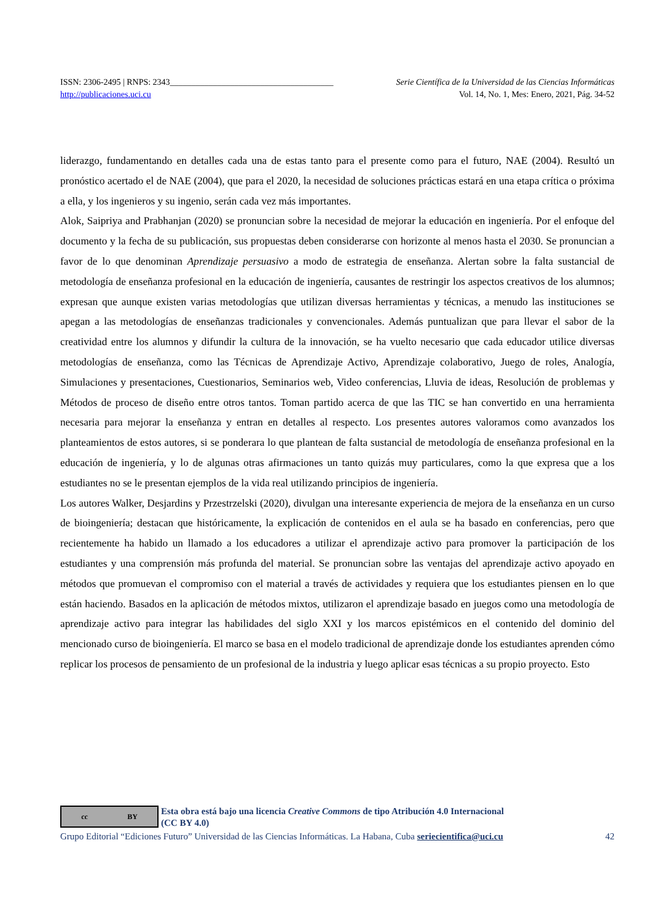ISSN: 2306-2495 | RNPS: 2343______________________________________ Serie Científica de la Universidad de las Ciencias Informáticas
http://publicaciones.uci.cu Vol. 14, No. 1, Mes: Enero, 2021, Pág. 34-52
liderazgo, fundamentando en detalles cada una de estas tanto para el presente como para el futuro, NAE (2004). Resultó un pronóstico acertado el de NAE (2004), que para el 2020, la necesidad de soluciones prácticas estará en una etapa crítica o próxima a ella, y los ingenieros y su ingenio, serán cada vez más importantes.
Alok, Saipriya and Prabhanjan (2020) se pronuncian sobre la necesidad de mejorar la educación en ingeniería. Por el enfoque del documento y la fecha de su publicación, sus propuestas deben considerarse con horizonte al menos hasta el 2030. Se pronuncian a favor de lo que denominan Aprendizaje persuasivo a modo de estrategia de enseñanza. Alertan sobre la falta sustancial de metodología de enseñanza profesional en la educación de ingeniería, causantes de restringir los aspectos creativos de los alumnos; expresan que aunque existen varias metodologías que utilizan diversas herramientas y técnicas, a menudo las instituciones se apegan a las metodologías de enseñanzas tradicionales y convencionales. Además puntualizan que para llevar el sabor de la creatividad entre los alumnos y difundir la cultura de la innovación, se ha vuelto necesario que cada educador utilice diversas metodologías de enseñanza, como las Técnicas de Aprendizaje Activo, Aprendizaje colaborativo, Juego de roles, Analogía, Simulaciones y presentaciones, Cuestionarios, Seminarios web, Video conferencias, Lluvia de ideas, Resolución de problemas y Métodos de proceso de diseño entre otros tantos. Toman partido acerca de que las TIC se han convertido en una herramienta necesaria para mejorar la enseñanza y entran en detalles al respecto. Los presentes autores valoramos como avanzados los planteamientos de estos autores, si se ponderara lo que plantean de falta sustancial de metodología de enseñanza profesional en la educación de ingeniería, y lo de algunas otras afirmaciones un tanto quizás muy particulares, como la que expresa que a los estudiantes no se le presentan ejemplos de la vida real utilizando principios de ingeniería.
Los autores Walker, Desjardins y Przestrzelski (2020), divulgan una interesante experiencia de mejora de la enseñanza en un curso de bioingeniería; destacan que históricamente, la explicación de contenidos en el aula se ha basado en conferencias, pero que recientemente ha habido un llamado a los educadores a utilizar el aprendizaje activo para promover la participación de los estudiantes y una comprensión más profunda del material. Se pronuncian sobre las ventajas del aprendizaje activo apoyado en métodos que promuevan el compromiso con el material a través de actividades y requiera que los estudiantes piensen en lo que están haciendo. Basados en la aplicación de métodos mixtos, utilizaron el aprendizaje basado en juegos como una metodología de aprendizaje activo para integrar las habilidades del siglo XXI y los marcos epistémicos en el contenido del dominio del mencionado curso de bioingeniería. El marco se basa en el modelo tradicional de aprendizaje donde los estudiantes aprenden cómo replicar los procesos de pensamiento de un profesional de la industria y luego aplicar esas técnicas a su propio proyecto. Esto
cc BY
Esta obra está bajo una licencia Creative Commons de tipo Atribución 4.0 Internacional
(CC BY 4.0)
Grupo Editorial “Ediciones Futuro” Universidad de las Ciencias Informáticas. La Habana, Cuba seriecientifica@uci.cu 42